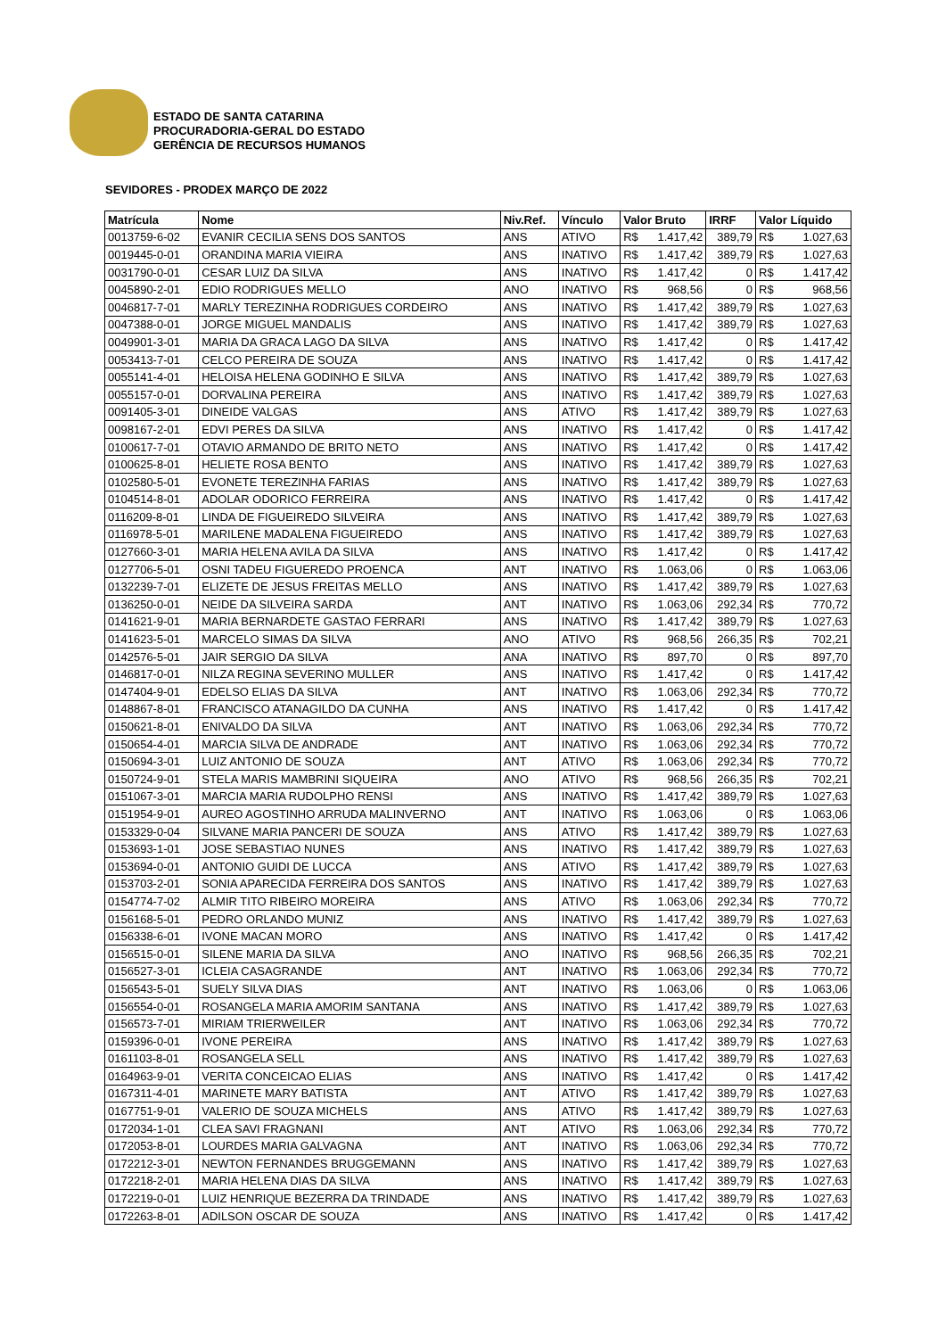ESTADO DE SANTA CATARINA
PROCURADORIA-GERAL DO ESTADO
GERÊNCIA DE RECURSOS HUMANOS
SEVIDORES - PRODEX MARÇO DE 2022
| Matrícula | Nome | Niv.Ref. | Vínculo | Valor Bruto | | IRRF | Valor Líquido | |
| --- | --- | --- | --- | --- | --- | --- | --- | --- |
| 0013759-6-02 | EVANIR CECILIA SENS DOS SANTOS | ANS | ATIVO | R$ | 1.417,42 | 389,79 | R$ | 1.027,63 |
| 0019445-0-01 | ORANDINA MARIA VIEIRA | ANS | INATIVO | R$ | 1.417,42 | 389,79 | R$ | 1.027,63 |
| 0031790-0-01 | CESAR LUIZ DA SILVA | ANS | INATIVO | R$ | 1.417,42 | 0 | R$ | 1.417,42 |
| 0045890-2-01 | EDIO RODRIGUES MELLO | ANO | INATIVO | R$ | 968,56 | 0 | R$ | 968,56 |
| 0046817-7-01 | MARLY TEREZINHA RODRIGUES CORDEIRO | ANS | INATIVO | R$ | 1.417,42 | 389,79 | R$ | 1.027,63 |
| 0047388-0-01 | JORGE MIGUEL MANDALIS | ANS | INATIVO | R$ | 1.417,42 | 389,79 | R$ | 1.027,63 |
| 0049901-3-01 | MARIA DA GRACA LAGO DA SILVA | ANS | INATIVO | R$ | 1.417,42 | 0 | R$ | 1.417,42 |
| 0053413-7-01 | CELCO PEREIRA DE SOUZA | ANS | INATIVO | R$ | 1.417,42 | 0 | R$ | 1.417,42 |
| 0055141-4-01 | HELOISA HELENA GODINHO E SILVA | ANS | INATIVO | R$ | 1.417,42 | 389,79 | R$ | 1.027,63 |
| 0055157-0-01 | DORVALINA PEREIRA | ANS | INATIVO | R$ | 1.417,42 | 389,79 | R$ | 1.027,63 |
| 0091405-3-01 | DINEIDE VALGAS | ANS | ATIVO | R$ | 1.417,42 | 389,79 | R$ | 1.027,63 |
| 0098167-2-01 | EDVI PERES DA SILVA | ANS | INATIVO | R$ | 1.417,42 | 0 | R$ | 1.417,42 |
| 0100617-7-01 | OTAVIO ARMANDO DE BRITO NETO | ANS | INATIVO | R$ | 1.417,42 | 0 | R$ | 1.417,42 |
| 0100625-8-01 | HELIETE ROSA BENTO | ANS | INATIVO | R$ | 1.417,42 | 389,79 | R$ | 1.027,63 |
| 0102580-5-01 | EVONETE TEREZINHA FARIAS | ANS | INATIVO | R$ | 1.417,42 | 389,79 | R$ | 1.027,63 |
| 0104514-8-01 | ADOLAR ODORICO FERREIRA | ANS | INATIVO | R$ | 1.417,42 | 0 | R$ | 1.417,42 |
| 0116209-8-01 | LINDA DE FIGUEIREDO SILVEIRA | ANS | INATIVO | R$ | 1.417,42 | 389,79 | R$ | 1.027,63 |
| 0116978-5-01 | MARILENE MADALENA FIGUEIREDO | ANS | INATIVO | R$ | 1.417,42 | 389,79 | R$ | 1.027,63 |
| 0127660-3-01 | MARIA HELENA AVILA DA SILVA | ANS | INATIVO | R$ | 1.417,42 | 0 | R$ | 1.417,42 |
| 0127706-5-01 | OSNI TADEU FIGUEREDO PROENCA | ANT | INATIVO | R$ | 1.063,06 | 0 | R$ | 1.063,06 |
| 0132239-7-01 | ELIZETE DE JESUS FREITAS MELLO | ANS | INATIVO | R$ | 1.417,42 | 389,79 | R$ | 1.027,63 |
| 0136250-0-01 | NEIDE DA SILVEIRA SARDA | ANT | INATIVO | R$ | 1.063,06 | 292,34 | R$ | 770,72 |
| 0141621-9-01 | MARIA BERNARDETE GASTAO FERRARI | ANS | INATIVO | R$ | 1.417,42 | 389,79 | R$ | 1.027,63 |
| 0141623-5-01 | MARCELO SIMAS DA SILVA | ANO | ATIVO | R$ | 968,56 | 266,35 | R$ | 702,21 |
| 0142576-5-01 | JAIR SERGIO DA SILVA | ANA | INATIVO | R$ | 897,70 | 0 | R$ | 897,70 |
| 0146817-0-01 | NILZA REGINA SEVERINO MULLER | ANS | INATIVO | R$ | 1.417,42 | 0 | R$ | 1.417,42 |
| 0147404-9-01 | EDELSO ELIAS DA SILVA | ANT | INATIVO | R$ | 1.063,06 | 292,34 | R$ | 770,72 |
| 0148867-8-01 | FRANCISCO ATANAGILDO DA CUNHA | ANS | INATIVO | R$ | 1.417,42 | 0 | R$ | 1.417,42 |
| 0150621-8-01 | ENIVALDO DA SILVA | ANT | INATIVO | R$ | 1.063,06 | 292,34 | R$ | 770,72 |
| 0150654-4-01 | MARCIA SILVA DE ANDRADE | ANT | INATIVO | R$ | 1.063,06 | 292,34 | R$ | 770,72 |
| 0150694-3-01 | LUIZ ANTONIO DE SOUZA | ANT | ATIVO | R$ | 1.063,06 | 292,34 | R$ | 770,72 |
| 0150724-9-01 | STELA MARIS MAMBRINI SIQUEIRA | ANO | ATIVO | R$ | 968,56 | 266,35 | R$ | 702,21 |
| 0151067-3-01 | MARCIA MARIA RUDOLPHO RENSI | ANS | INATIVO | R$ | 1.417,42 | 389,79 | R$ | 1.027,63 |
| 0151954-9-01 | AUREO AGOSTINHO ARRUDA MALINVERNO | ANT | INATIVO | R$ | 1.063,06 | 0 | R$ | 1.063,06 |
| 0153329-0-04 | SILVANE MARIA PANCERI DE SOUZA | ANS | ATIVO | R$ | 1.417,42 | 389,79 | R$ | 1.027,63 |
| 0153693-1-01 | JOSE SEBASTIAO NUNES | ANS | INATIVO | R$ | 1.417,42 | 389,79 | R$ | 1.027,63 |
| 0153694-0-01 | ANTONIO GUIDI DE LUCCA | ANS | ATIVO | R$ | 1.417,42 | 389,79 | R$ | 1.027,63 |
| 0153703-2-01 | SONIA APARECIDA FERREIRA DOS SANTOS | ANS | INATIVO | R$ | 1.417,42 | 389,79 | R$ | 1.027,63 |
| 0154774-7-02 | ALMIR TITO RIBEIRO MOREIRA | ANS | ATIVO | R$ | 1.063,06 | 292,34 | R$ | 770,72 |
| 0156168-5-01 | PEDRO ORLANDO MUNIZ | ANS | INATIVO | R$ | 1.417,42 | 389,79 | R$ | 1.027,63 |
| 0156338-6-01 | IVONE MACAN MORO | ANS | INATIVO | R$ | 1.417,42 | 0 | R$ | 1.417,42 |
| 0156515-0-01 | SILENE MARIA DA SILVA | ANO | INATIVO | R$ | 968,56 | 266,35 | R$ | 702,21 |
| 0156527-3-01 | ICLEIA CASAGRANDE | ANT | INATIVO | R$ | 1.063,06 | 292,34 | R$ | 770,72 |
| 0156543-5-01 | SUELY SILVA DIAS | ANT | INATIVO | R$ | 1.063,06 | 0 | R$ | 1.063,06 |
| 0156554-0-01 | ROSANGELA MARIA AMORIM SANTANA | ANS | INATIVO | R$ | 1.417,42 | 389,79 | R$ | 1.027,63 |
| 0156573-7-01 | MIRIAM TRIERWEILER | ANT | INATIVO | R$ | 1.063,06 | 292,34 | R$ | 770,72 |
| 0159396-0-01 | IVONE PEREIRA | ANS | INATIVO | R$ | 1.417,42 | 389,79 | R$ | 1.027,63 |
| 0161103-8-01 | ROSANGELA SELL | ANS | INATIVO | R$ | 1.417,42 | 389,79 | R$ | 1.027,63 |
| 0164963-9-01 | VERITA CONCEICAO ELIAS | ANS | INATIVO | R$ | 1.417,42 | 0 | R$ | 1.417,42 |
| 0167311-4-01 | MARINETE MARY BATISTA | ANT | ATIVO | R$ | 1.417,42 | 389,79 | R$ | 1.027,63 |
| 0167751-9-01 | VALERIO DE SOUZA MICHELS | ANS | ATIVO | R$ | 1.417,42 | 389,79 | R$ | 1.027,63 |
| 0172034-1-01 | CLEA SAVI FRAGNANI | ANT | ATIVO | R$ | 1.063,06 | 292,34 | R$ | 770,72 |
| 0172053-8-01 | LOURDES MARIA GALVAGNA | ANT | INATIVO | R$ | 1.063,06 | 292,34 | R$ | 770,72 |
| 0172212-3-01 | NEWTON FERNANDES BRUGGEMANN | ANS | INATIVO | R$ | 1.417,42 | 389,79 | R$ | 1.027,63 |
| 0172218-2-01 | MARIA HELENA DIAS DA SILVA | ANS | INATIVO | R$ | 1.417,42 | 389,79 | R$ | 1.027,63 |
| 0172219-0-01 | LUIZ HENRIQUE BEZERRA DA TRINDADE | ANS | INATIVO | R$ | 1.417,42 | 389,79 | R$ | 1.027,63 |
| 0172263-8-01 | ADILSON OSCAR DE SOUZA | ANS | INATIVO | R$ | 1.417,42 | 0 | R$ | 1.417,42 |